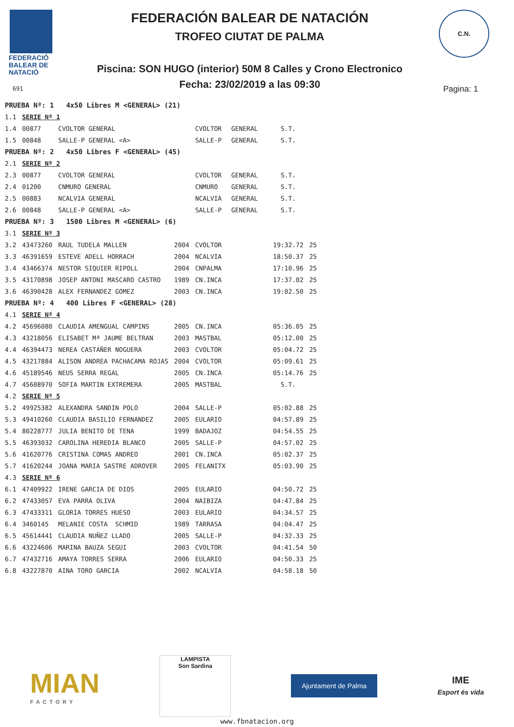FEDERACIÓ
BALEAR DE
NATACIÓ
691
FEDERACIÓN BALEAR DE NATACIÓN
TROFEO CIUTAT DE PALMA
Piscina: SON HUGO (interior) 50M 8 Calles y Crono Electronico
Fecha: 23/02/2019 a las 09:30 Pagina: 1
C.N.
| PRUEBA Nº: 1 4x50 Libres M <GENERAL> (21) | | | | | | |
| 1.1 | SERIE Nº 1 | | | | | |
| 1.4 | 00877 | CVOLTOR GENERAL | | CVOLTOR | GENERAL S.T. | |
| 1.5 | 00848 | SALLE-P GENERAL <A> | | SALLE-P | GENERAL S.T. | |
| PRUEBA Nº: 2 4x50 Libres F <GENERAL> (45) | | | | | | |
| 2.1 | SERIE Nº 2 | | | | | |
| 2.3 | 00877 | CVOLTOR GENERAL | | CVOLTOR | GENERAL S.T. | |
| 2.4 | 01200 | CNMURO GENERAL | | CNMURO | GENERAL S.T. | |
| 2.5 | 00883 | NCALVIA GENERAL | | NCALVIA | GENERAL S.T. | |
| 2.6 | 00848 | SALLE-P GENERAL <A> | | SALLE-P | GENERAL S.T. | |
| PRUEBA Nº: 3 1500 Libres M <GENERAL> (6) | | | | | | |
| 3.1 | SERIE Nº 3 | | | | | |
| 3.2 | 43473260 | RAUL TUDELA MALLEN | 2004 | CVOLTOR | 19:32.72 | 25 |
| 3.3 | 46391659 | ESTEVE ADELL HORRACH | 2004 | NCALVIA | 18:50.37 | 25 |
| 3.4 | 43466374 | NESTOR SIQUIER RIPOLL | 2004 | CNPALMA | 17:10.96 | 25 |
| 3.5 | 43170898 | JOSEP ANTONI MASCARO CASTRO | 1989 | CN.INCA | 17:37.02 | 25 |
| 3.6 | 46390428 | ALEX FERNANDEZ GOMEZ | 2003 | CN.INCA | 19:02.50 | 25 |
| PRUEBA Nº: 4 400 Libres F <GENERAL> (28) | | | | | | |
| 4.1 | SERIE Nº 4 | | | | | |
| 4.2 | 45696080 | CLAUDIA AMENGUAL CAMPINS | 2005 | CN.INCA | 05:36.05 | 25 |
| 4.3 | 43218056 | ELISABET Mª JAUME BELTRAN | 2003 | MASTBAL | 05:12.00 | 25 |
| 4.4 | 46394473 | NEREA CASTAÑER NOGUERA | 2003 | CVOLTOR | 05:04.72 | 25 |
| 4.5 | 43217884 | ALISON ANDREA PACHACAMA ROJAS | 2004 | CVOLTOR | 05:09.61 | 25 |
| 4.6 | 45189546 | NEUS SERRA REGAL | 2005 | CN.INCA | 05:14.76 | 25 |
| 4.7 | 45608970 | SOFIA MARTIN EXTREMERA | 2005 | MASTBAL | S.T. | |
| 4.2 | SERIE Nº 5 | | | | | |
| 5.2 | 49925382 | ALEXANDRA SANDIN POLO | 2004 | SALLE-P | 05:02.88 | 25 |
| 5.3 | 49410260 | CLAUDIA BASILIO FERNANDEZ | 2005 | EULARIO | 04:57.89 | 25 |
| 5.4 | 80228777 | JULIA BENITO DE TENA | 1999 | BADAJOZ | 04:54.55 | 25 |
| 5.5 | 46393032 | CAROLINA HEREDIA BLANCO | 2005 | SALLE-P | 04:57.02 | 25 |
| 5.6 | 41620776 | CRISTINA COMAS ANDREO | 2001 | CN.INCA | 05:02.37 | 25 |
| 5.7 | 41620244 | JOANA MARIA SASTRE ADROVER | 2005 | FELANITX | 05:03.90 | 25 |
| 4.3 | SERIE Nº 6 | | | | | |
| 6.1 | 47409922 | IRENE GARCIA DE DIOS | 2005 | EULARIO | 04:50.72 | 25 |
| 6.2 | 47433057 | EVA PARRA OLIVA | 2004 | NAIBIZA | 04:47.84 | 25 |
| 6.3 | 47433311 | GLORIA TORRES HUESO | 2003 | EULARIO | 04:34.57 | 25 |
| 6.4 | 3460145 | MELANIE COSTA SCHMID | 1989 | TARRASA | 04:04.47 | 25 |
| 6.5 | 45614441 | CLAUDIA NUÑEZ LLADO | 2005 | SALLE-P | 04:32.33 | 25 |
| 6.6 | 43224606 | MARINA BAUZA SEGUI | 2003 | CVOLTOR | 04:41.54 | 50 |
| 6.7 | 47432716 | AMAYA TORRES SERRA | 2006 | EULARIO | 04:50.33 | 25 |
| 6.8 | 43227870 | AINA TORO GARCIA | 2002 | NCALVIA | 04:58.18 | 50 |
MIAN
FACTORY
LAMPISTA
Son Sardina
Ajuntament de Palma
IME
Esport és vida
www.fbnatacion.org